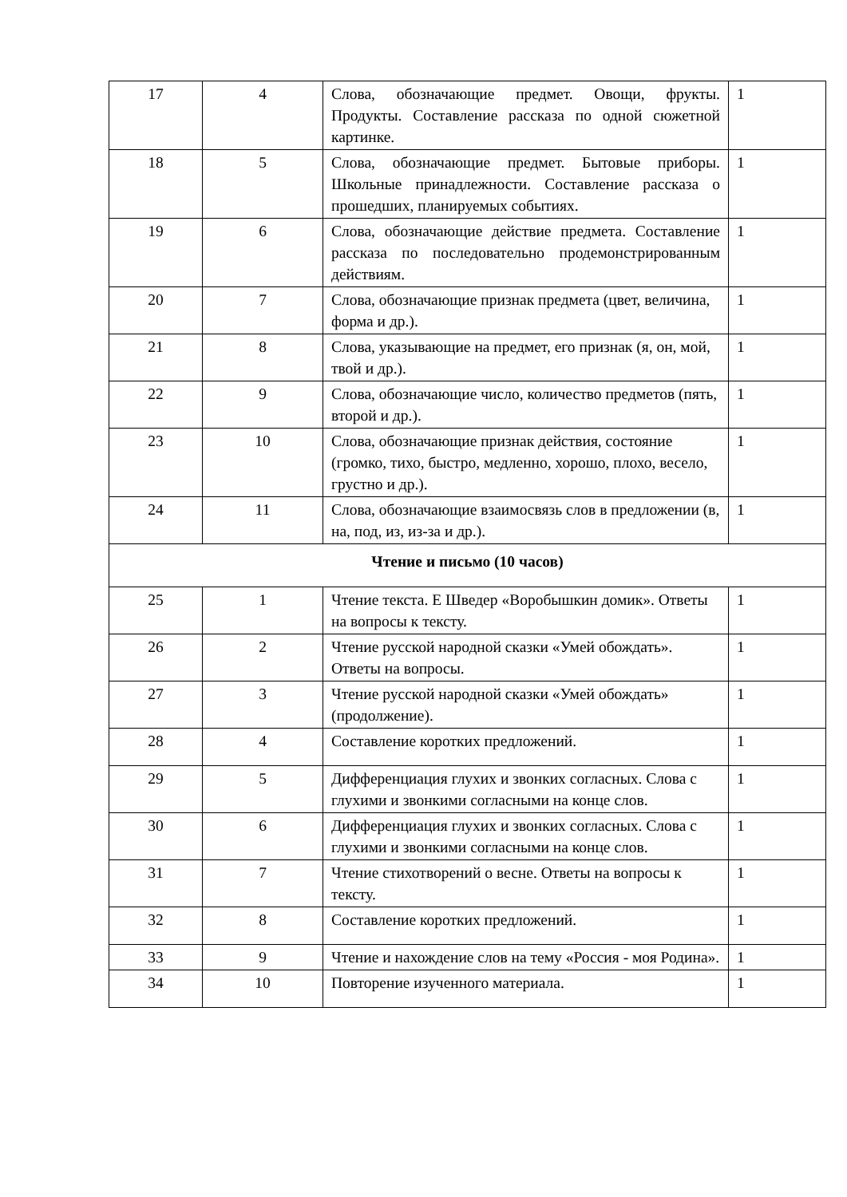| 17 | 4 | Слова, обозначающие предмет. Овощи, фрукты. Продукты. Составление рассказа по одной сюжетной картинке. | 1 |
| 18 | 5 | Слова, обозначающие предмет. Бытовые приборы. Школьные принадлежности. Составление рассказа о прошедших, планируемых событиях. | 1 |
| 19 | 6 | Слова, обозначающие действие предмета. Составление рассказа по последовательно продемонстрированным действиям. | 1 |
| 20 | 7 | Слова, обозначающие признак предмета (цвет, величина, форма и др.). | 1 |
| 21 | 8 | Слова, указывающие на предмет, его признак (я, он, мой, твой и др.). | 1 |
| 22 | 9 | Слова, обозначающие число, количество предметов (пять, второй и др.). | 1 |
| 23 | 10 | Слова, обозначающие признак действия, состояние (громко, тихо, быстро, медленно, хорошо, плохо, весело, грустно и др.). | 1 |
| 24 | 11 | Слова, обозначающие взаимосвязь слов в предложении (в, на, под, из, из-за и др.). | 1 |
| Чтение и письмо (10 часов) | | | |
| 25 | 1 | Чтение текста. Е Шведер «Воробышкин домик». Ответы на вопросы к тексту. | 1 |
| 26 | 2 | Чтение русской народной сказки «Умей обождать». Ответы на вопросы. | 1 |
| 27 | 3 | Чтение русской народной сказки «Умей обождать» (продолжение). | 1 |
| 28 | 4 | Составление коротких предложений. | 1 |
| 29 | 5 | Дифференциация глухих и звонких согласных. Слова с глухими и звонкими согласными на конце слов. | 1 |
| 30 | 6 | Дифференциация глухих и звонких согласных. Слова с глухими и звонкими согласными на конце слов. | 1 |
| 31 | 7 | Чтение стихотворений о весне. Ответы на вопросы к тексту. | 1 |
| 32 | 8 | Составление коротких предложений. | 1 |
| 33 | 9 | Чтение и нахождение слов на тему «Россия - моя Родина». | 1 |
| 34 | 10 | Повторение изученного материала. | 1 |